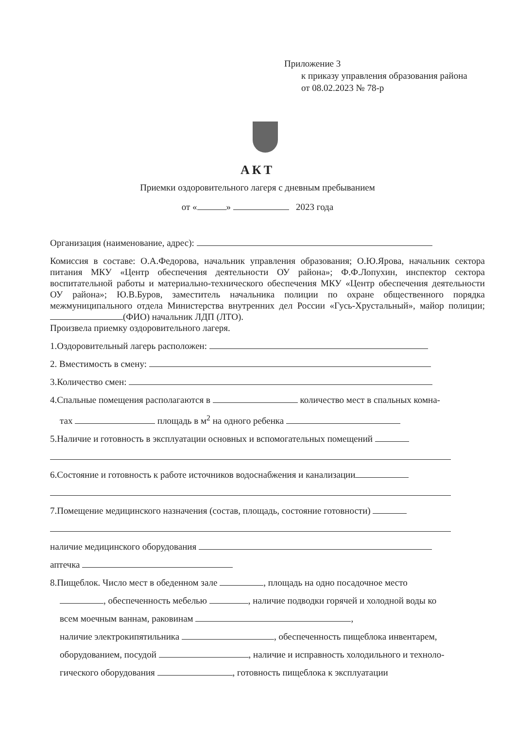Приложение 3
к приказу управления образования района
от 08.02.2023 № 78-р
АКТ
Приемки оздоровительного лагеря с дневным пребыванием
от « » 2023 года
Организация (наименование, адрес):
Комиссия в составе: О.А.Федорова, начальник управления образования; О.Ю.Ярова, начальник сектора питания МКУ «Центр обеспечения деятельности ОУ района»; Ф.Ф.Лопухин, инспектор сектора воспитательной работы и материально-технического обеспечения МКУ «Центр обеспечения деятельности ОУ района»; Ю.В.Буров, заместитель начальника полиции по охране общественного порядка межмуниципального отдела Министерства внутренних дел России «Гусь-Хрустальный», майор полиции; (ФИО) начальник ЛДП (ЛТО).
Произвела приемку оздоровительного лагеря.
1.Оздоровительный лагерь расположен:
2. Вместимость в смену:
3.Количество смен:
4.Спальные помещения располагаются в количество мест в спальных комна-
тах площадь в м<sup>2</sup> на одного ребенка
5.Наличие и готовность в эксплуатации основных и вспомогательных помещений
6.Состояние и готовность к работе источников водоснабжения и канализации
7.Помещение медицинского назначения (состав, площадь, состояние готовности)
наличие медицинского оборудования
аптечка
8.Пищеблок. Число мест в обеденном зале , площадь на одно посадочное место
, обеспеченность мебелью , наличие подводки горячей и холодной воды ко
всем моечным ваннам, раковинам ,
наличие электрокипятильника , обеспеченность пищеблока инвентарем,
оборудованием, посудой , наличие и исправность холодильного и техноло-
гического оборудования , готовность пищеблока к эксплуатации